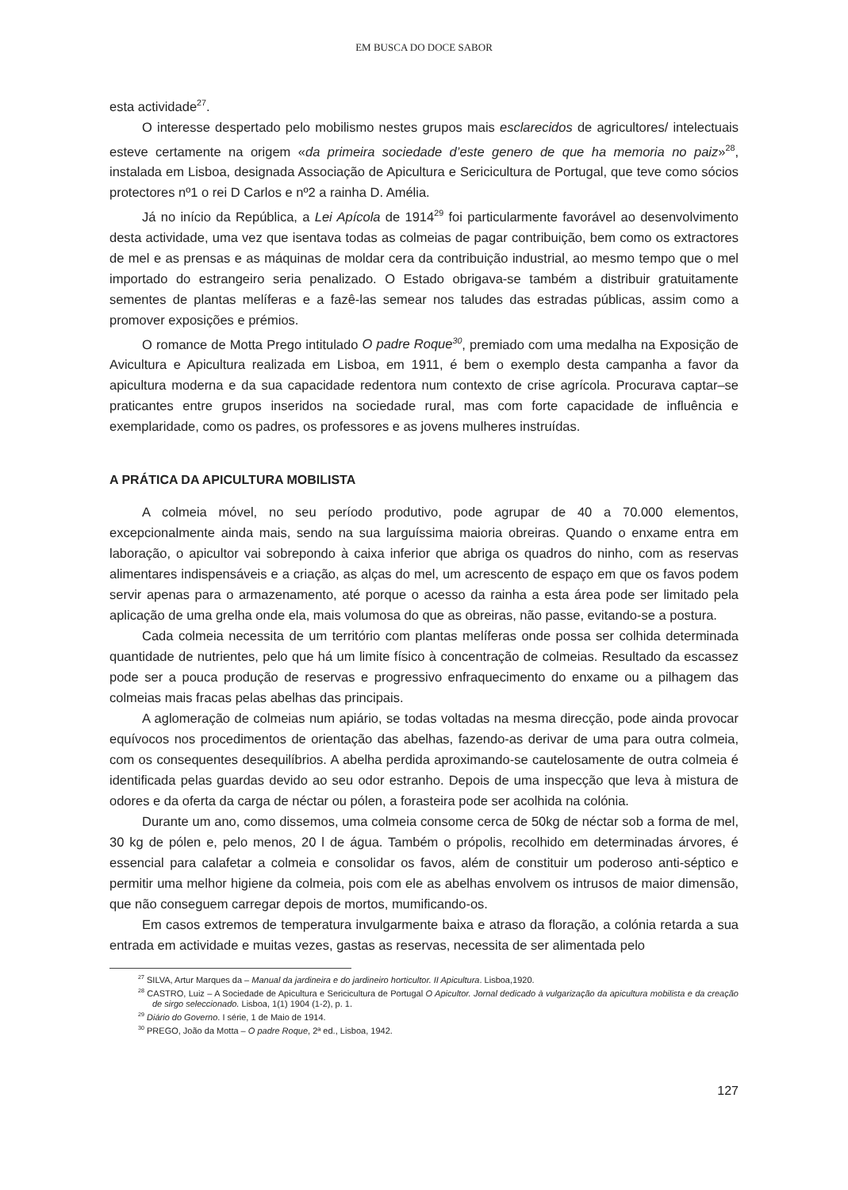EM BUSCA DO DOCE SABOR
esta actividade<sup>27</sup>.
O interesse despertado pelo mobilismo nestes grupos mais esclarecidos de agricultores/ intelectuais esteve certamente na origem «da primeira sociedade d’este genero de que ha memoria no paiz»<sup>28</sup>, instalada em Lisboa, designada Associação de Apicultura e Sericicultura de Portugal, que teve como sócios protectores nº1 o rei D Carlos e nº2 a rainha D. Amélia.
Já no início da República, a Lei Apícola de 1914<sup>29</sup> foi particularmente favorável ao desenvolvimento desta actividade, uma vez que isentava todas as colmeias de pagar contribuição, bem como os extractores de mel e as prensas e as máquinas de moldar cera da contribuição industrial, ao mesmo tempo que o mel importado do estrangeiro seria penalizado. O Estado obrigava-se também a distribuir gratuitamente sementes de plantas melíferas e a fazê-las semear nos taludes das estradas públicas, assim como a promover exposições e prémios.
O romance de Motta Prego intitulado O padre Roque<sup>30</sup>, premiado com uma medalha na Exposição de Avicultura e Apicultura realizada em Lisboa, em 1911, é bem o exemplo desta campanha a favor da apicultura moderna e da sua capacidade redentora num contexto de crise agrícola. Procurava captar–se praticantes entre grupos inseridos na sociedade rural, mas com forte capacidade de influência e exemplaridade, como os padres, os professores e as jovens mulheres instruídas.
A PRÁTICA DA APICULTURA MOBILISTA
A colmeia móvel, no seu período produtivo, pode agrupar de 40 a 70.000 elementos, excepcionalmente ainda mais, sendo na sua larguíssima maioria obreiras. Quando o enxame entra em laboração, o apicultor vai sobrepondo à caixa inferior que abriga os quadros do ninho, com as reservas alimentares indispensáveis e a criação, as alças do mel, um acrescento de espaço em que os favos podem servir apenas para o armazenamento, até porque o acesso da rainha a esta área pode ser limitado pela aplicação de uma grelha onde ela, mais volumosa do que as obreiras, não passe, evitando-se a postura.
Cada colmeia necessita de um território com plantas melíferas onde possa ser colhida determinada quantidade de nutrientes, pelo que há um limite físico à concentração de colmeias. Resultado da escassez pode ser a pouca produção de reservas e progressivo enfraquecimento do enxame ou a pilhagem das colmeias mais fracas pelas abelhas das principais.
A aglomeração de colmeias num apiário, se todas voltadas na mesma direcção, pode ainda provocar equívocos nos procedimentos de orientação das abelhas, fazendo-as derivar de uma para outra colmeia, com os consequentes desequilíbrios. A abelha perdida aproximando-se cautelosamente de outra colmeia é identificada pelas guardas devido ao seu odor estranho. Depois de uma inspecção que leva à mistura de odores e da oferta da carga de néctar ou pólen, a forasteira pode ser acolhida na colónia.
Durante um ano, como dissemos, uma colmeia consome cerca de 50kg de néctar sob a forma de mel, 30 kg de pólen e, pelo menos, 20 l de água. Também o própolis, recolhido em determinadas árvores, é essencial para calafetar a colmeia e consolidar os favos, além de constituir um poderoso anti-séptico e permitir uma melhor higiene da colmeia, pois com ele as abelhas envolvem os intrusos de maior dimensão, que não conseguem carregar depois de mortos, mumificando-os.
Em casos extremos de temperatura invulgarmente baixa e atraso da floração, a colónia retarda a sua entrada em actividade e muitas vezes, gastas as reservas, necessita de ser alimentada pelo
<sup>27</sup> SILVA, Artur Marques da – Manual da jardineira e do jardineiro horticultor. II Apicultura. Lisboa,1920.
<sup>28</sup> CASTRO, Luiz – A Sociedade de Apicultura e Sericicultura de Portugal O Apicultor. Jornal dedicado à vulgarização da apicultura mobilista e da creação de sirgo seleccionado. Lisboa, 1(1) 1904 (1-2), p. 1.
<sup>29</sup> Diário do Governo. I série, 1 de Maio de 1914.
<sup>30</sup> PREGO, João da Motta – O padre Roque, 2ª ed., Lisboa, 1942.
127